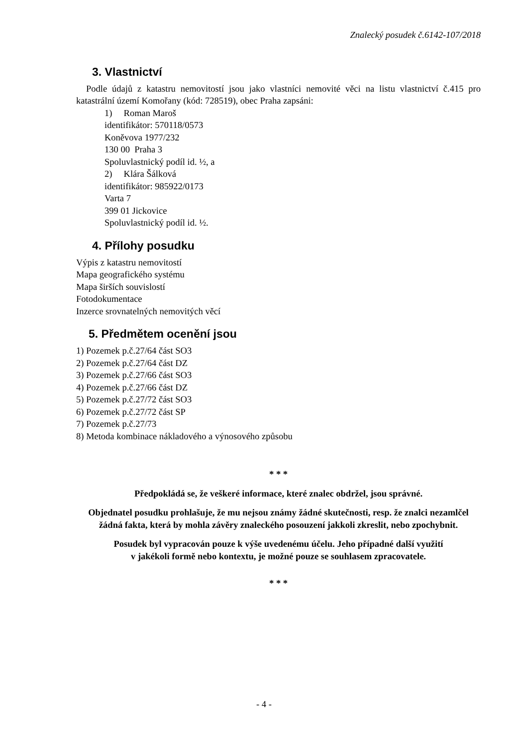Znalecký posudek č.6142-107/2018
3. Vlastnictví
Podle údajů z katastru nemovitostí jsou jako vlastníci nemovité věci na listu vlastnictví č.415 pro katastrální území Komořany (kód: 728519), obec Praha zapsáni:
1) Roman Maroš
identifikátor: 570118/0573
Koněvova 1977/232
130 00 Praha 3
Spoluvlastnický podíl id. ½, a
2) Klára Šálková
identifikátor: 985922/0173
Varta 7
399 01 Jickovice
Spoluvlastnický podíl id. ½.
4. Přílohy posudku
Výpis z katastru nemovitostí
Mapa geografického systému
Mapa širších souvislostí
Fotodokumentace
Inzerce srovnatelných nemovitých věcí
5. Předmětem ocenění jsou
1) Pozemek p.č.27/64 část SO3
2) Pozemek p.č.27/64 část DZ
3) Pozemek p.č.27/66 část SO3
4) Pozemek p.č.27/66 část DZ
5) Pozemek p.č.27/72 část SO3
6) Pozemek p.č.27/72 část SP
7) Pozemek p.č.27/73
8) Metoda kombinace nákladového a výnosového způsobu
* * *
Předpokládá se, že veškeré informace, které znalec obdržel, jsou správné.
Objednatel posudku prohlašuje, že mu nejsou známy žádné skutečnosti, resp. že znalci nezamlčel žádná fakta, která by mohla závěry znaleckého posouzení jakkoli zkreslit, nebo zpochybnit.
Posudek byl vypracován pouze k výše uvedenému účelu. Jeho případné další využití
v jakékoli formě nebo kontextu, je možné pouze se souhlasem zpracovatele.
* * *
- 4 -